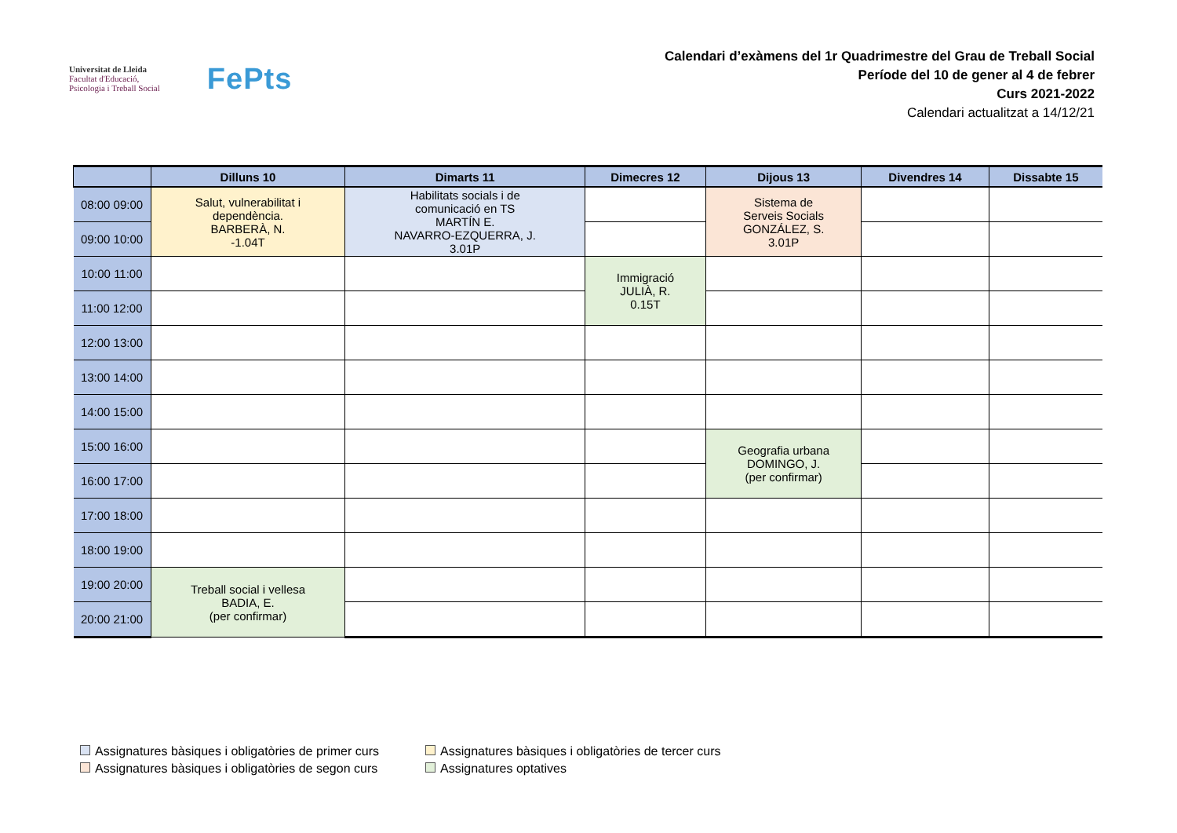Universitat de Lleida
Facultat d'Educació,
Psicologia i Treball Social
FePts
Calendari d’exàmens del 1r Quadrimestre del Grau de Treball Social
Període del 10 de gener al 4 de febrer
Curs 2021-2022
Calendari actualitzat a 14/12/21
| | Dilluns 10 | Dimarts 11 | Dimecres 12 | Dijous 13 | Divendres 14 | Dissabte 15 |
| --- | --- | --- | --- | --- | --- | --- |
| 08:00 09:00 | Salut, vulnerabilitat i dependència. BARBERÀ, N. -1.04T | Habilitats socials i de comunicació en TS MARTÍN E. NAVARRO-EZQUERRA, J. 3.01P | | Sistema de Serveis Socials GONZÁLEZ, S. 3.01P | | |
| 09:00 10:00 | | | | | | |
| 10:00 11:00 | | | Immigració JULIÀ, R. 0.15T | | | |
| 11:00 12:00 | | | | | | |
| 12:00 13:00 | | | | | | |
| 13:00 14:00 | | | | | | |
| 14:00 15:00 | | | | | | |
| 15:00 16:00 | | | | Geografia urbana DOMINGO, J. (per confirmar) | | |
| 16:00 17:00 | | | | | | |
| 17:00 18:00 | | | | | | |
| 18:00 19:00 | | | | | | |
| 19:00 20:00 | Treball social i vellesa BADIA, E. (per confirmar) | | | | | |
| 20:00 21:00 | | | | | | |
Assignatures bàsiques i obligatòries de primer curs
Assignatures bàsiques i obligatòries de tercer curs
Assignatures bàsiques i obligatòries de segon curs
Assignatures optatives